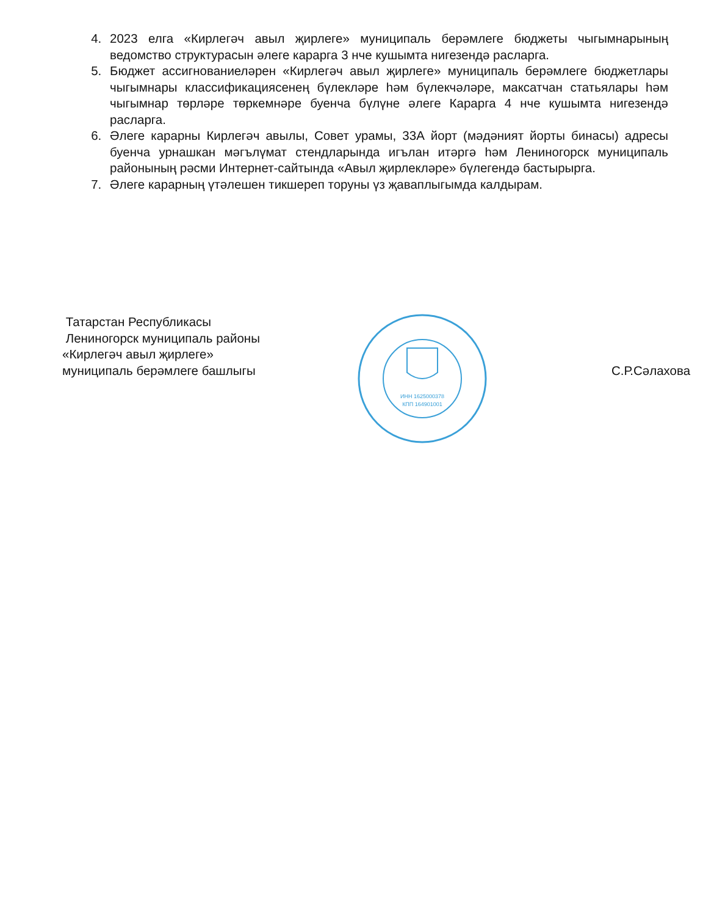4. 2023 елга «Кирлегәч авыл җирлеге» муниципаль берәмлеге бюджеты чыгымнарының ведомство структурасын әлеге карарга 3 нче кушымта нигезендә расларга.
5. Бюджет ассигнованиеләрен «Кирлегәч авыл җирлеге» муниципаль берәмлеге бюджетлары чыгымнары классификациясенең бүлекләре һәм бүлекчәләре, максатчан статьялары һәм чыгымнар төрләре төркемнәре буенча бүлүне әлеге Карарга 4 нче кушымта нигезендә расларга.
6. Әлеге карарны Кирлегәч авылы, Совет урамы, 33А йорт (мәдәният йорты бинасы) адресы буенча урнашкан мәгълүмат стендларында игълан итәргә һәм Лениногорск муниципаль районының рәсми Интернет-сайтында «Авыл җирлекләре» бүлегендә бастырырга.
7. Әлеге карарның үтәлешен тикшереп торуны үз җаваплыгымда калдырам.
Татарстан Республикасы
Лениногорск муниципаль районы
«Кирлегәч авыл җирлеге»
муниципаль берәмлеге башлыгы
ИНН 1625000378
КПП 164901001
С.Р.Сәлахова